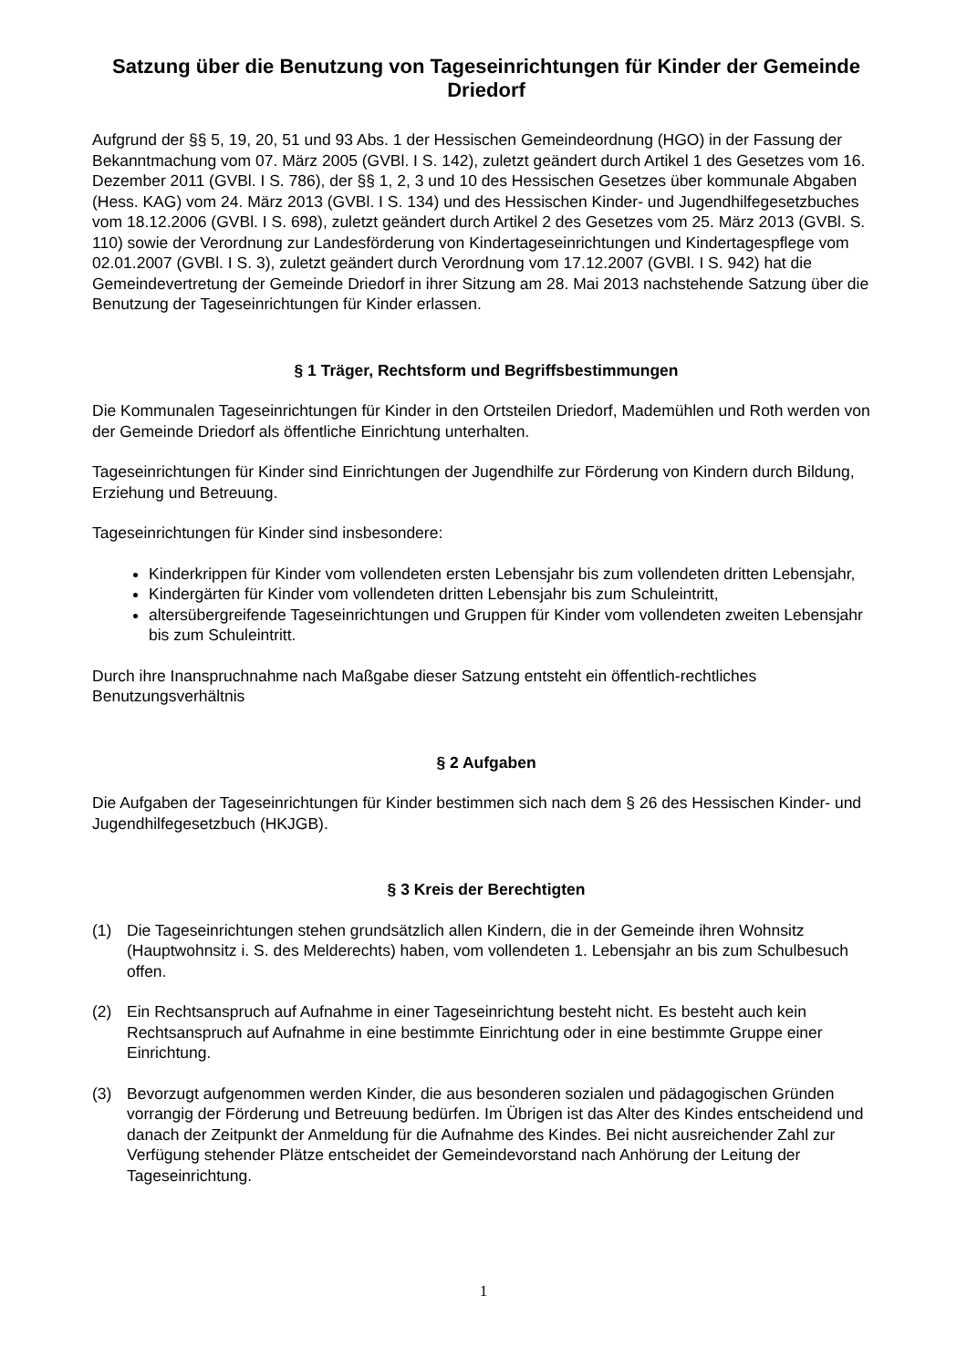Satzung über die Benutzung von Tageseinrichtungen für Kinder der Gemeinde Driedorf
Aufgrund der §§ 5, 19, 20, 51 und 93 Abs. 1 der Hessischen Gemeindeordnung (HGO) in der Fassung der Bekanntmachung vom 07. März 2005 (GVBl. I S. 142), zuletzt geändert durch Artikel 1 des Gesetzes vom 16. Dezember 2011 (GVBl. I S. 786), der §§ 1, 2, 3 und 10 des Hessischen Gesetzes über kommunale Abgaben (Hess. KAG) vom 24. März 2013 (GVBl. I S. 134) und des Hessischen Kinder- und Jugendhilfegesetzbuches vom 18.12.2006 (GVBl. I S. 698), zuletzt geändert durch Artikel 2 des Gesetzes vom 25. März 2013 (GVBl. S. 110) sowie der Verordnung zur Landesförderung von Kindertageseinrichtungen und Kindertagespflege vom 02.01.2007 (GVBl. I S. 3), zuletzt geändert durch Verordnung vom 17.12.2007 (GVBl. I S. 942) hat die Gemeindevertretung der Gemeinde Driedorf in ihrer Sitzung am 28. Mai 2013 nachstehende Satzung über die Benutzung der Tageseinrichtungen für Kinder erlassen.
§ 1 Träger, Rechtsform und Begriffsbestimmungen
Die Kommunalen Tageseinrichtungen für Kinder in den Ortsteilen Driedorf, Mademühlen und Roth werden von der Gemeinde Driedorf als öffentliche Einrichtung unterhalten.
Tageseinrichtungen für Kinder sind Einrichtungen der Jugendhilfe zur Förderung von Kindern durch Bildung, Erziehung und Betreuung.
Tageseinrichtungen für Kinder sind insbesondere:
Kinderkrippen für Kinder vom vollendeten ersten Lebensjahr bis zum vollendeten dritten Lebensjahr,
Kindergärten für Kinder vom vollendeten dritten Lebensjahr bis zum Schuleintritt,
altersübergreifende Tageseinrichtungen und Gruppen für Kinder vom vollendeten zweiten Lebensjahr bis zum Schuleintritt.
Durch ihre Inanspruchnahme nach Maßgabe dieser Satzung entsteht ein öffentlich-rechtliches Benutzungsverhältnis
§ 2 Aufgaben
Die Aufgaben der Tageseinrichtungen für Kinder bestimmen sich nach dem § 26 des Hessischen Kinder- und Jugendhilfegesetzbuch (HKJGB).
§ 3 Kreis der Berechtigten
(1) Die Tageseinrichtungen stehen grundsätzlich allen Kindern, die in der Gemeinde ihren Wohnsitz (Hauptwohnsitz i. S. des Melderechts) haben, vom vollendeten 1. Lebensjahr an bis zum Schulbesuch offen.
(2) Ein Rechtsanspruch auf Aufnahme in einer Tageseinrichtung besteht nicht. Es besteht auch kein Rechtsanspruch auf Aufnahme in eine bestimmte Einrichtung oder in eine bestimmte Gruppe einer Einrichtung.
(3) Bevorzugt aufgenommen werden Kinder, die aus besonderen sozialen und pädagogischen Gründen vorrangig der Förderung und Betreuung bedürfen. Im Übrigen ist das Alter des Kindes entscheidend und danach der Zeitpunkt der Anmeldung für die Aufnahme des Kindes. Bei nicht ausreichender Zahl zur Verfügung stehender Plätze entscheidet der Gemeindevorstand nach Anhörung der Leitung der Tageseinrichtung.
1